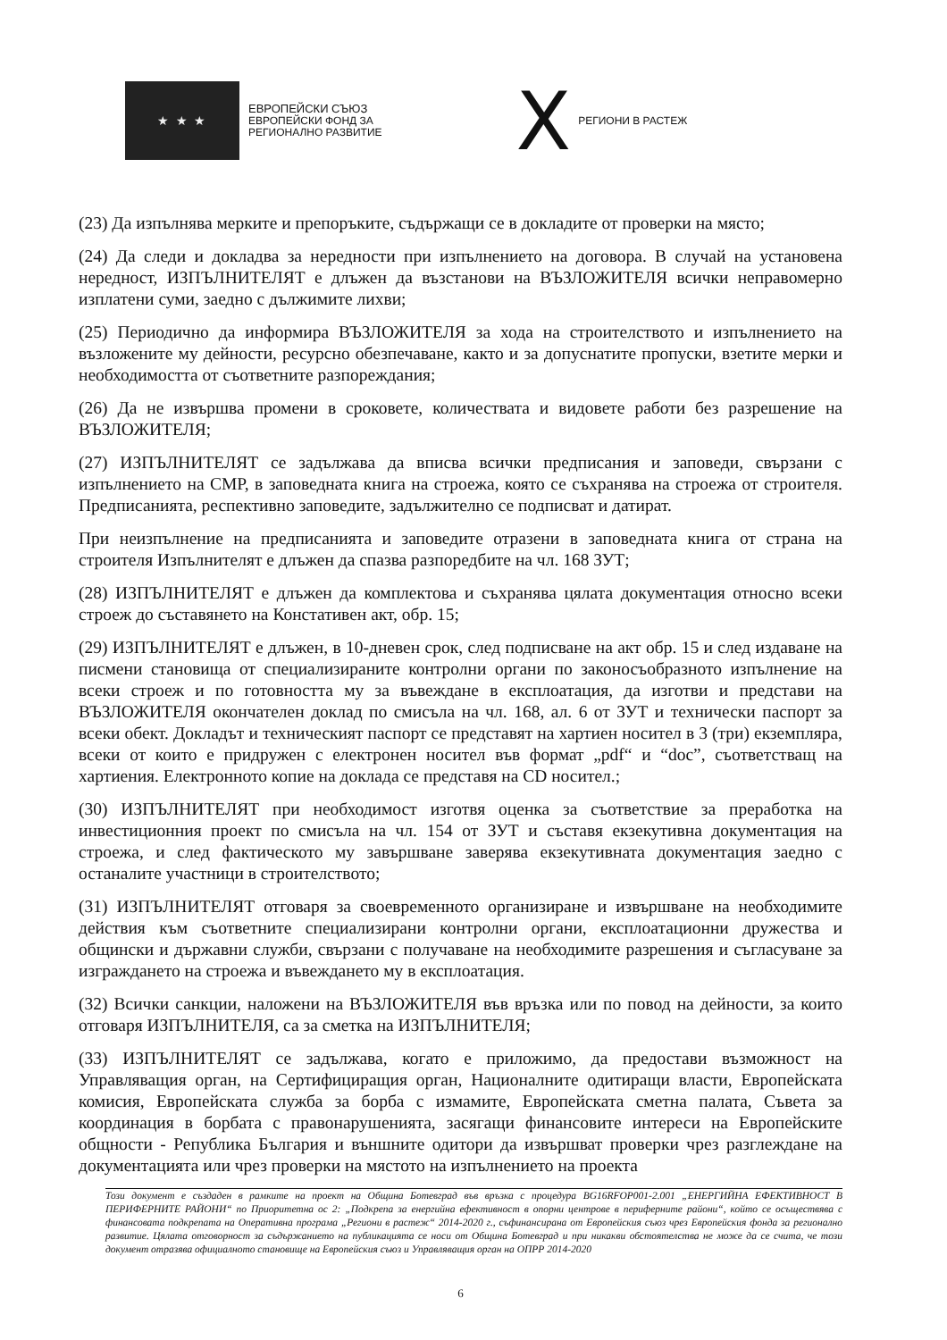★ ★ ★
ЕВРОПЕЙСКИ СЪЮЗ
ЕВРОПЕЙСКИ ФОНД ЗА
РЕГИОНАЛНО РАЗВИТИЕ
X РЕГИОНИ В РАСТЕЖ
(23) Да изпълнява мерките и препоръките, съдържащи се в докладите от проверки на място;
(24) Да следи и докладва за нередности при изпълнението на договора. В случай на установена нередност, ИЗПЪЛНИТЕЛЯТ е длъжен да възстанови на ВЪЗЛОЖИТЕЛЯ всички неправомерно изплатени суми, заедно с дължимите лихви;
(25) Периодично да информира ВЪЗЛОЖИТЕЛЯ за хода на строителството и изпълнението на възложените му дейности, ресурсно обезпечаване, както и за допуснатите пропуски, взетите мерки и необходимостта от съответните разпореждания;
(26) Да не извършва промени в сроковете, количествата и видовете работи без разрешение на ВЪЗЛОЖИТЕЛЯ;
(27) ИЗПЪЛНИТЕЛЯТ се задължава да вписва всички предписания и заповеди, свързани с изпълнението на СМР, в заповедната книга на строежа, която се съхранява на строежа от строителя. Предписанията, респективно заповедите, задължително се подписват и датират.
При неизпълнение на предписанията и заповедите отразени в заповедната книга от страна на строителя Изпълнителят е длъжен да спазва разпоредбите на чл. 168 ЗУТ;
(28) ИЗПЪЛНИТЕЛЯТ е длъжен да комплектова и съхранява цялата документация относно всеки строеж до съставянето на Констативен акт, обр. 15;
(29) ИЗПЪЛНИТЕЛЯТ е длъжен, в 10-дневен срок, след подписване на акт обр. 15 и след издаване на писмени становища от специализираните контролни органи по законосъобразното изпълнение на всеки строеж и по готовността му за въвеждане в експлоатация, да изготви и представи на ВЪЗЛОЖИТЕЛЯ окончателен доклад по смисъла на чл. 168, ал. 6 от ЗУТ и технически паспорт за всеки обект. Докладът и техническият паспорт се представят на хартиен носител в 3 (три) екземпляра, всеки от които е придружен с електронен носител във формат „pdf“ и “doc”, съответстващ на хартиения. Електронното копие на доклада се представя на CD носител.;
(30) ИЗПЪЛНИТЕЛЯТ при необходимост изготвя оценка за съответствие за преработка на инвестиционния проект по смисъла на чл. 154 от ЗУТ и съставя екзекутивна документация на строежа, и след фактическото му завършване заверява екзекутивната документация заедно с останалите участници в строителството;
(31) ИЗПЪЛНИТЕЛЯТ отговаря за своевременното организиране и извършване на необходимите действия към съответните специализирани контролни органи, експлоатационни дружества и общински и държавни служби, свързани с получаване на необходимите разрешения и съгласуване за изграждането на строежа и въвеждането му в експлоатация.
(32) Всички санкции, наложени на ВЪЗЛОЖИТЕЛЯ във връзка или по повод на дейности, за които отговаря ИЗПЪЛНИТЕЛЯ, са за сметка на ИЗПЪЛНИТЕЛЯ;
(33) ИЗПЪЛНИТЕЛЯТ се задължава, когато е приложимо, да предостави възможност на Управляващия орган, на Сертифициращия орган, Националните одитиращи власти, Европейската комисия, Европейската служба за борба с измамите, Европейската сметна палата, Съвета за координация в борбата с правонарушенията, засягащи финансовите интереси на Европейските общности - Република България и външните одитори да извършват проверки чрез разглеждане на документацията или чрез проверки на мястото на изпълнението на проекта
Този документ е създаден в рамките на проект на Община Ботевград във връзка с процедура BG16RFOP001-2.001 „ЕНЕРГИЙНА ЕФЕКТИВНОСТ В ПЕРИФЕРНИТЕ РАЙОНИ“ по Приоритетна ос 2: „Подкрепа за енергийна ефективност в опорни центрове в периферните райони“, който се осъществява с финансовата подкрепата на Оперативна програма „Региони в растеж“ 2014-2020 г., съфинансирана от Европейския съюз чрез Европейския фонда за регионално развитие. Цялата отговорност за съдържанието на публикацията се носи от Община Ботевград и при никакви обстоятелства не може да се счита, че този документ отразява официалното становище на Европейския съюз и Управляващия орган на ОПРР 2014-2020
6